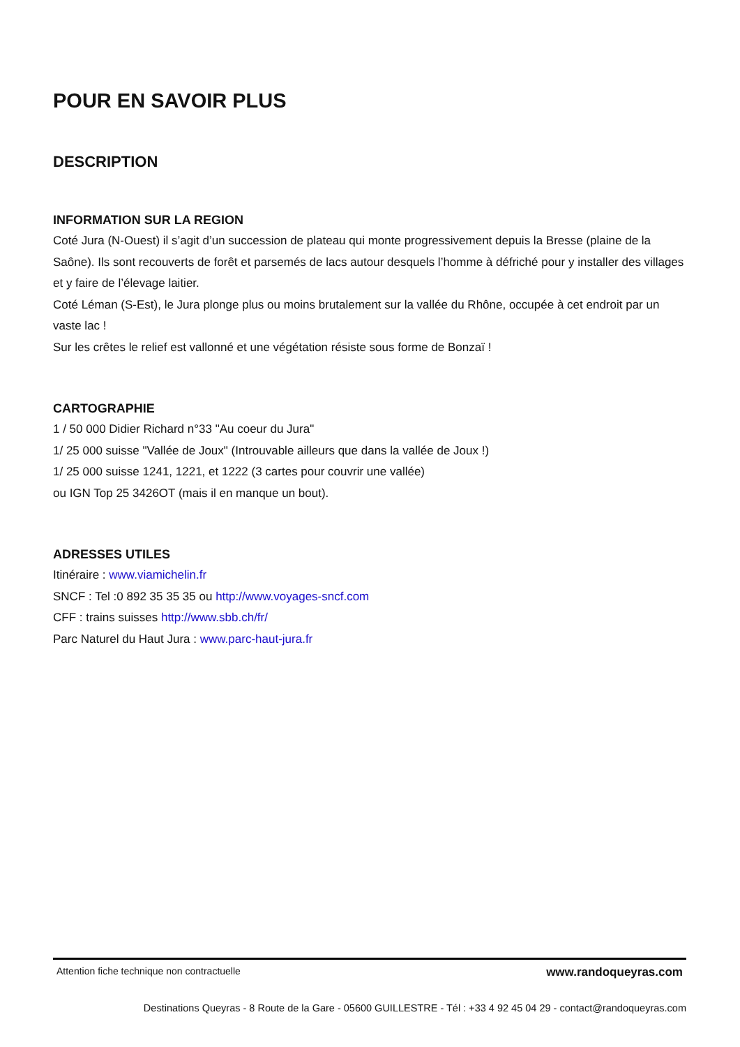POUR EN SAVOIR PLUS
DESCRIPTION
INFORMATION SUR LA REGION
Coté Jura (N-Ouest) il s’agit d’un succession de plateau qui monte progressivement depuis la Bresse (plaine de la Saône). Ils sont recouverts de forêt et parsemés de lacs autour desquels l’homme à défriché pour y installer des villages et y faire de l’élevage laitier.
Coté Léman (S-Est), le Jura plonge plus ou moins brutalement sur la vallée du Rhône, occupée à cet endroit par un vaste lac !
Sur les crêtes le relief est vallonné et une végétation résiste sous forme de Bonzaï !
CARTOGRAPHIE
1 / 50 000 Didier Richard n°33 "Au coeur du Jura"
1/ 25 000 suisse "Vallée de Joux" (Introuvable ailleurs que dans la vallée de Joux !)
1/ 25 000 suisse 1241, 1221, et 1222 (3 cartes pour couvrir une vallée)
ou IGN Top 25 3426OT (mais il en manque un bout).
ADRESSES UTILES
Itinéraire : www.viamichelin.fr
SNCF : Tel :0 892 35 35 35 ou http://www.voyages-sncf.com
CFF : trains suisses http://www.sbb.ch/fr/
Parc Naturel du Haut Jura : www.parc-haut-jura.fr
Attention fiche technique non contractuelle www.randoqueyras.com
Destinations Queyras - 8 Route de la Gare - 05600 GUILLESTRE - Tél : +33 4 92 45 04 29 - contact@randoqueyras.com